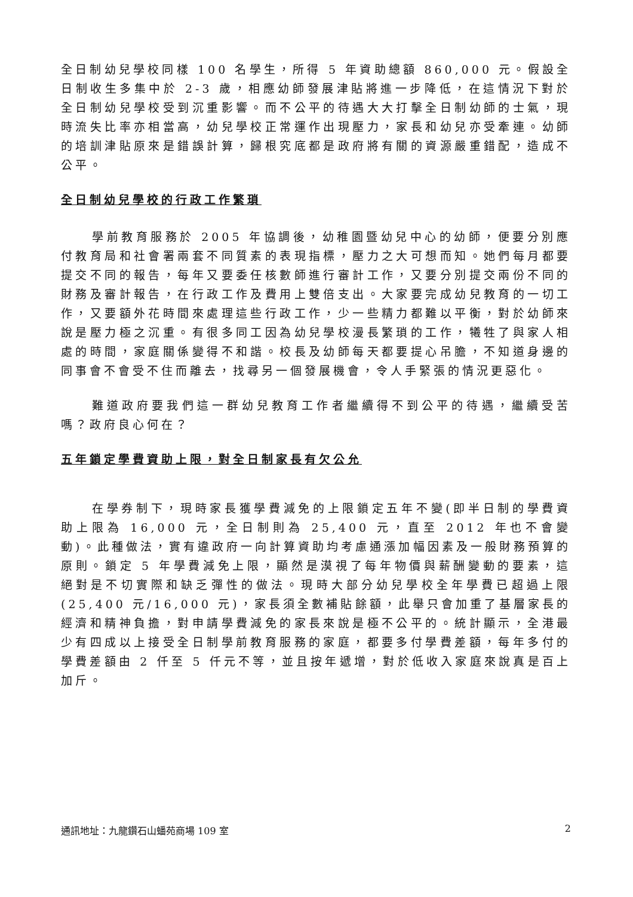全日制幼兒學校同樣 100 名學生，所得 5 年資助總額 860,000 元。假設全日制收生多集中於 2-3 歲，相應幼師發展津貼將進一步降低，在這情況下對於全日制幼兒學校受到沉重影響。而不公平的待遇大大打擊全日制幼師的士氣，現時流失比率亦相當高，幼兒學校正常運作出現壓力，家長和幼兒亦受牽連。幼師的培訓津貼原來是錯誤計算，歸根究底都是政府將有關的資源嚴重錯配，造成不公平。
全日制幼兒學校的行政工作繁瑣
學前教育服務於 2005 年協調後，幼稚園暨幼兒中心的幼師，便要分別應付教育局和社會署兩套不同質素的表現指標，壓力之大可想而知。她們每月都要提交不同的報告，每年又要委任核數師進行審計工作，又要分別提交兩份不同的財務及審計報告，在行政工作及費用上雙倍支出。大家要完成幼兒教育的一切工作，又要額外花時間來處理這些行政工作，少一些精力都難以平衡，對於幼師來說是壓力極之沉重。有很多同工因為幼兒學校漫長繁瑣的工作，犧牲了與家人相處的時間，家庭關係變得不和諧。校長及幼師每天都要提心吊膽，不知道身邊的同事會不會受不住而離去，找尋另一個發展機會，令人手緊張的情況更惡化。
難道政府要我們這一群幼兒教育工作者繼續得不到公平的待遇，繼續受苦嗎？政府良心何在？
五年鎖定學費資助上限，對全日制家長有欠公允
在學券制下，現時家長獲學費減免的上限鎖定五年不變(即半日制的學費資助上限為 16,000 元，全日制則為 25,400 元，直至 2012 年也不會變動)。此種做法，實有違政府一向計算資助均考慮通漲加幅因素及一般財務預算的原則。鎖定 5 年學費減免上限，顯然是漠視了每年物價與薪酬變動的要素，這絕對是不切實際和缺乏彈性的做法。現時大部分幼兒學校全年學費已超過上限(25,400 元/16,000 元)，家長須全數補貼餘額，此舉只會加重了基層家長的經濟和精神負擔，對申請學費減免的家長來說是極不公平的。統計顯示，全港最少有四成以上接受全日制學前教育服務的家庭，都要多付學費差額，每年多付的學費差額由 2 仟至 5 仟元不等，並且按年遞增，對於低收入家庭來說真是百上加斤。
通訊地址：九龍鑽石山蟠苑商場 109 室 2